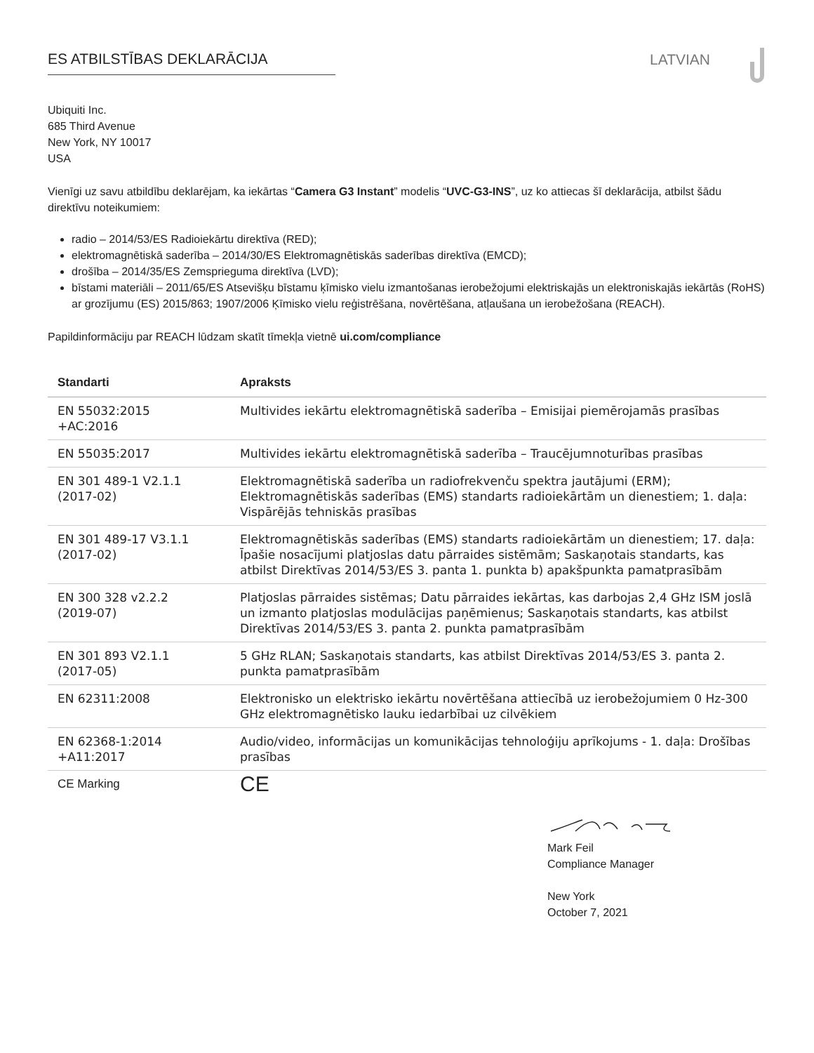ES ATBILSTĪBAS DEKLARĀCIJA
LATVIAN
Ubiquiti Inc.
685 Third Avenue
New York, NY 10017
USA
Vienīgi uz savu atbildību deklarējam, ka iekārtas “Camera G3 Instant” modelis “UVC-G3-INS”, uz ko attiecas šī deklarācija, atbilst šādu direktīvu noteikumiem:
radio – 2014/53/ES Radioiekārtu direktīva (RED);
elektromagnētiskā saderība – 2014/30/ES Elektromagnētiskās saderības direktīva (EMCD);
drošība – 2014/35/ES Zemsprieguma direktīva (LVD);
bīstami materiāli – 2011/65/ES Atsevišķu bīstamu ķīmisko vielu izmantošanas ierobežojumi elektriskajās un elektroniskajās iekārtās (RoHS) ar grozījumu (ES) 2015/863; 1907/2006 Ķīmisko vielu reģistrēšana, novērtēšana, atļaušana un ierobežošana (REACH).
Papildinformāciju par REACH lūdzam skatīt tīmekļa vietnē ui.com/compliance
| Standarti | Apraksts |
| --- | --- |
| EN 55032:2015 +AC:2016 | Multivides iekārtu elektromagnētiskā saderība – Emisijai piemērojamās prasības |
| EN 55035:2017 | Multivides iekārtu elektromagnētiskā saderība – Traucējumnoturības prasības |
| EN 301 489-1 V2.1.1 (2017-02) | Elektromagnētiskā saderība un radiofrekvenču spektra jautājumi (ERM); Elektromagnētiskās saderības (EMS) standarts radioiekārtām un dienestiem; 1. daļa: Vispārējās tehniskās prasības |
| EN 301 489-17 V3.1.1 (2017-02) | Elektromagnētiskās saderības (EMS) standarts radioiekārtām un dienestiem; 17. daļa: Īpašie nosacījumi platjoslas datu pārraides sistēmām; Saskaņotais standarts, kas atbilst Direktīvas 2014/53/ES 3. panta 1. punkta b) apakšpunkta pamatprasībām |
| EN 300 328 v2.2.2 (2019-07) | Platjoslas pārraides sistēmas; Datu pārraides iekārtas, kas darbojas 2,4 GHz ISM joslā un izmanto platjoslas modulācijas paņēmienus; Saskaņotais standarts, kas atbilst Direktīvas 2014/53/ES 3. panta 2. punkta pamatprasībām |
| EN 301 893 V2.1.1 (2017-05) | 5 GHz RLAN; Saskaņotais standarts, kas atbilst Direktīvas 2014/53/ES 3. panta 2. punkta pamatprasībām |
| EN 62311:2008 | Elektronisko un elektrisko iekārtu novērtēšana attiecībā uz ierobežojumiem 0 Hz-300 GHz elektromagnētisko lauku iedarbībai uz cilvēkiem |
| EN 62368-1:2014 +A11:2017 | Audio/video, informācijas un komunikācijas tehnoloģiju aprīkojums - 1. daļa: Drošības prasības |
| CE Marking | CE |
Mark Feil
Compliance Manager
New York
October 7, 2021